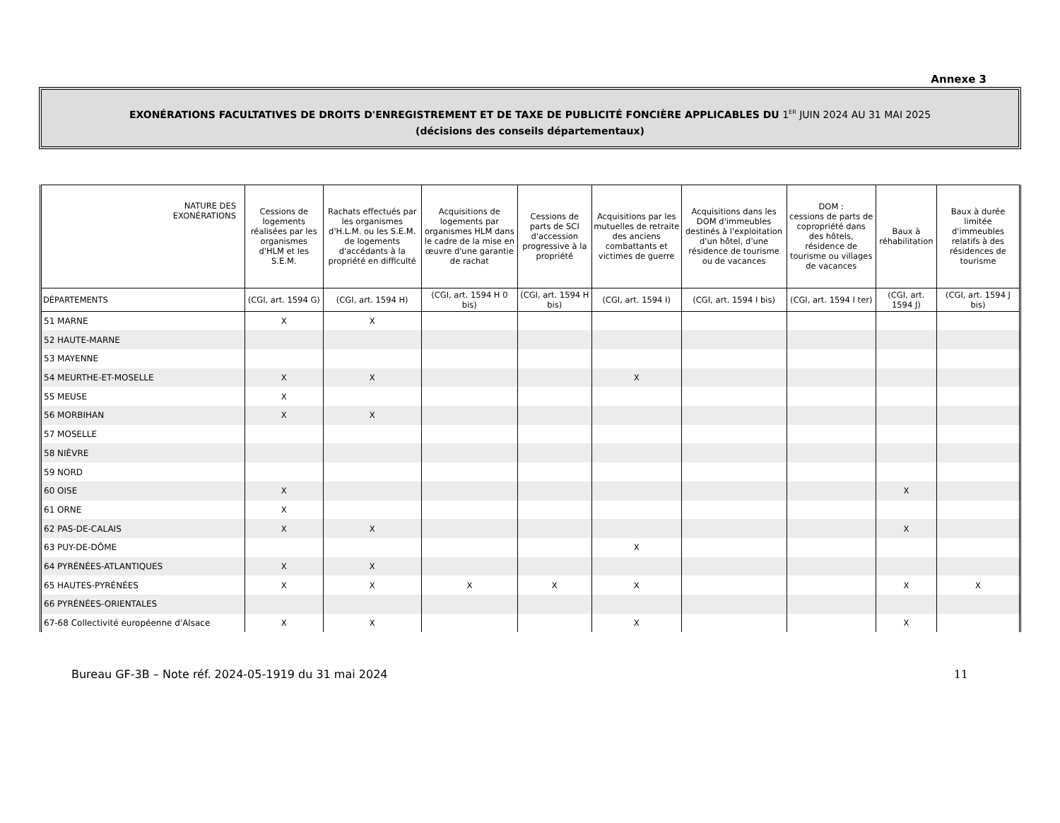Annexe 3
EXONÉRATIONS FACULTATIVES DE DROITS D'ENREGISTREMENT ET DE TAXE DE PUBLICITÉ FONCIÈRE APPLICABLES DU 1<sup>ER</sup> JUIN 2024 AU 31 MAI 2025
(décisions des conseils départementaux)
| NATURE DES EXONÉRATIONS | Cessions de logements réalisées par les organismes d'HLM et les S.E.M. | Rachats effectués par les organismes d'H.L.M. ou les S.E.M. de logements d'accédants à la propriété en difficulté | Acquisitions de logements par organismes HLM dans le cadre de la mise en œuvre d'une garantie de rachat | Cessions de parts de SCI d'accession progressive à la propriété | Acquisitions par les mutuelles de retraite des anciens combattants et victimes de guerre | Acquisitions dans les DOM d'immeubles destinés à l'exploitation d'un hôtel, d'une résidence de tourisme ou de vacances | DOM : cessions de parts de copropriété dans des hôtels, résidence de tourisme ou villages de vacances | Baux à réhabilitation | Baux à durée limitée d'immeubles relatifs à des résidences de tourisme |
| --- | --- | --- | --- | --- | --- | --- | --- | --- | --- |
| DÉPARTEMENTS | (CGI, art. 1594 G) | (CGI, art. 1594 H) | (CGI, art. 1594 H 0 bis) | (CGI, art. 1594 H bis) | (CGI, art. 1594 I) | (CGI, art. 1594 I bis) | (CGI, art. 1594 I ter) | (CGI, art. 1594 J) | (CGI, art. 1594 J bis) |
| 51 MARNE | X | X | | | | | | | |
| 52 HAUTE-MARNE | | | | | | | | | |
| 53 MAYENNE | | | | | | | | | |
| 54 MEURTHE-ET-MOSELLE | X | X | | | X | | | | |
| 55 MEUSE | X | | | | | | | | |
| 56 MORBIHAN | X | X | | | | | | | |
| 57 MOSELLE | | | | | | | | | |
| 58 NIÈVRE | | | | | | | | | |
| 59 NORD | | | | | | | | | |
| 60 OISE | X | | | | | | | X | |
| 61 ORNE | X | | | | | | | | |
| 62 PAS-DE-CALAIS | X | X | | | | | | X | |
| 63 PUY-DE-DÔME | | | | | X | | | | |
| 64 PYRÉNÉES-ATLANTIQUES | X | X | | | | | | | |
| 65 HAUTES-PYRÉNÉES | X | X | X | X | X | | | X | X |
| 66 PYRÉNÉES-ORIENTALES | | | | | | | | | |
| 67-68 Collectivité européenne d'Alsace | X | X | | | X | | | X | |
Bureau GF-3B – Note réf. 2024-05-1919 du 31 mai 2024 11